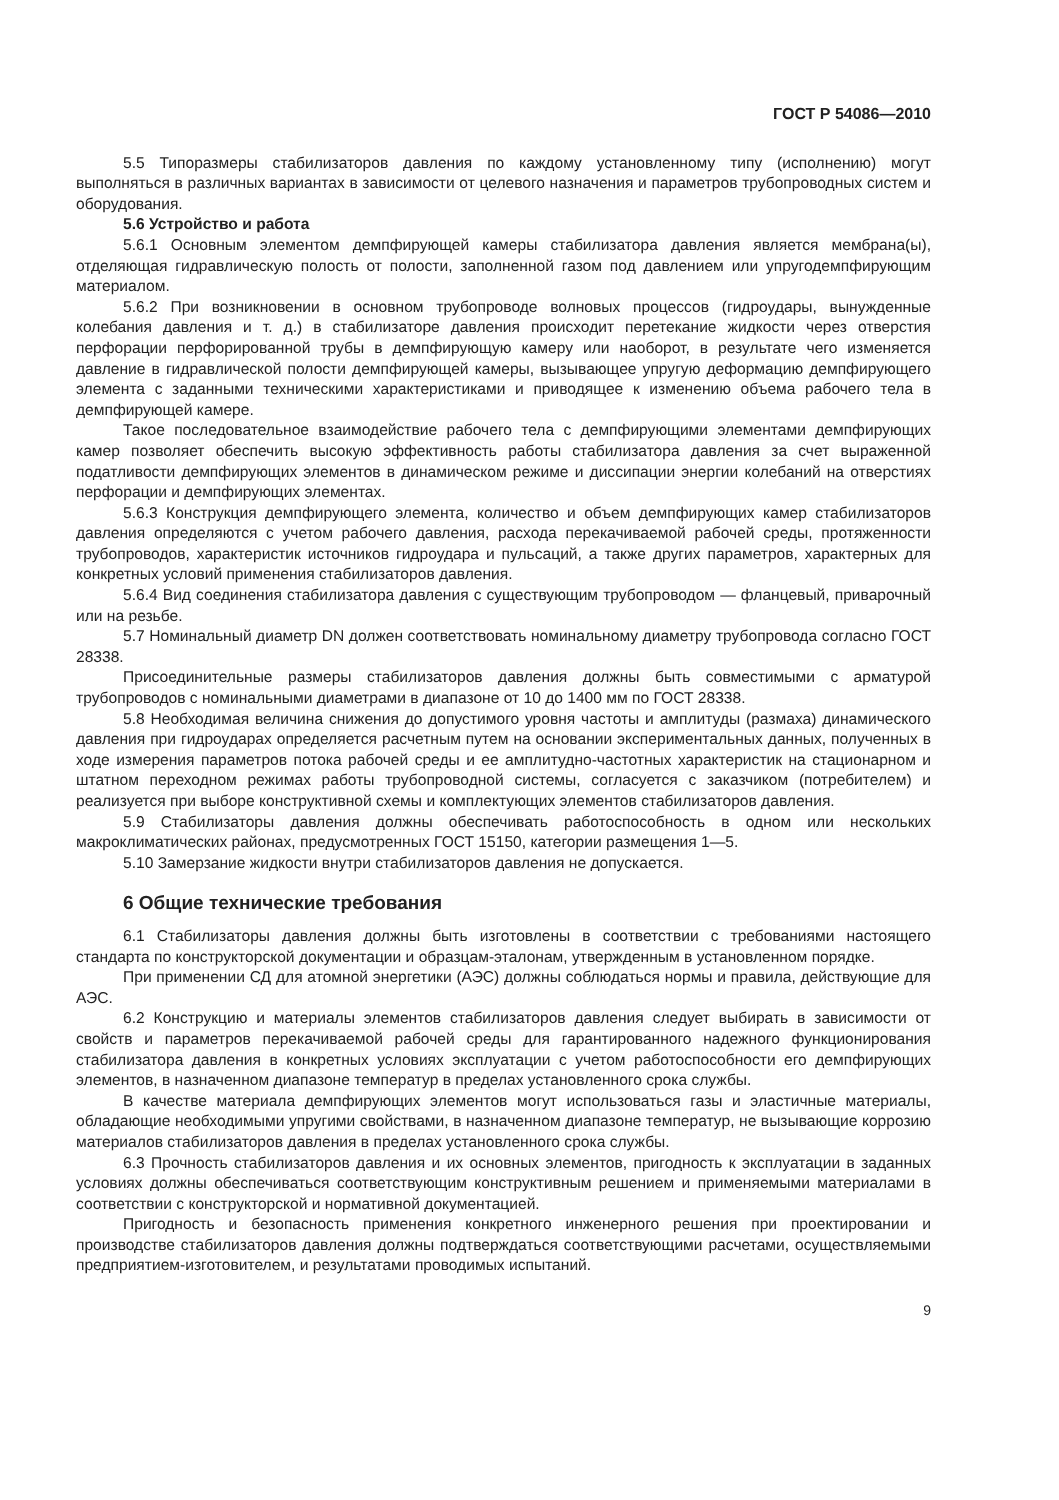ГОСТ Р 54086—2010
5.5 Типоразмеры стабилизаторов давления по каждому установленному типу (исполнению) могут выполняться в различных вариантах в зависимости от целевого назначения и параметров трубопроводных систем и оборудования.
5.6 Устройство и работа
5.6.1 Основным элементом демпфирующей камеры стабилизатора давления является мембрана(ы), отделяющая гидравлическую полость от полости, заполненной газом под давлением или упругодемпфирующим материалом.
5.6.2 При возникновении в основном трубопроводе волновых процессов (гидроудары, вынужденные колебания давления и т. д.) в стабилизаторе давления происходит перетекание жидкости через отверстия перфорации перфорированной трубы в демпфирующую камеру или наоборот, в результате чего изменяется давление в гидравлической полости демпфирующей камеры, вызывающее упругую деформацию демпфирующего элемента с заданными техническими характеристиками и приводящее к изменению объема рабочего тела в демпфирующей камере.
Такое последовательное взаимодействие рабочего тела с демпфирующими элементами демпфирующих камер позволяет обеспечить высокую эффективность работы стабилизатора давления за счет выраженной податливости демпфирующих элементов в динамическом режиме и диссипации энергии колебаний на отверстиях перфорации и демпфирующих элементах.
5.6.3 Конструкция демпфирующего элемента, количество и объем демпфирующих камер стабилизаторов давления определяются с учетом рабочего давления, расхода перекачиваемой рабочей среды, протяженности трубопроводов, характеристик источников гидроудара и пульсаций, а также других параметров, характерных для конкретных условий применения стабилизаторов давления.
5.6.4 Вид соединения стабилизатора давления с существующим трубопроводом — фланцевый, приварочный или на резьбе.
5.7 Номинальный диаметр DN должен соответствовать номинальному диаметру трубопровода согласно ГОСТ 28338.
Присоединительные размеры стабилизаторов давления должны быть совместимыми с арматурой трубопроводов с номинальными диаметрами в диапазоне от 10 до 1400 мм по ГОСТ 28338.
5.8 Необходимая величина снижения до допустимого уровня частоты и амплитуды (размаха) динамического давления при гидроударах определяется расчетным путем на основании экспериментальных данных, полученных в ходе измерения параметров потока рабочей среды и ее амплитудно-частотных характеристик на стационарном и штатном переходном режимах работы трубопроводной системы, согласуется с заказчиком (потребителем) и реализуется при выборе конструктивной схемы и комплектующих элементов стабилизаторов давления.
5.9 Стабилизаторы давления должны обеспечивать работоспособность в одном или нескольких макроклиматических районах, предусмотренных ГОСТ 15150, категории размещения 1—5.
5.10 Замерзание жидкости внутри стабилизаторов давления не допускается.
6 Общие технические требования
6.1 Стабилизаторы давления должны быть изготовлены в соответствии с требованиями настоящего стандарта по конструкторской документации и образцам-эталонам, утвержденным в установленном порядке.
При применении СД для атомной энергетики (АЭС) должны соблюдаться нормы и правила, действующие для АЭС.
6.2 Конструкцию и материалы элементов стабилизаторов давления следует выбирать в зависимости от свойств и параметров перекачиваемой рабочей среды для гарантированного надежного функционирования стабилизатора давления в конкретных условиях эксплуатации с учетом работоспособности его демпфирующих элементов, в назначенном диапазоне температур в пределах установленного срока службы.
В качестве материала демпфирующих элементов могут использоваться газы и эластичные материалы, обладающие необходимыми упругими свойствами, в назначенном диапазоне температур, не вызывающие коррозию материалов стабилизаторов давления в пределах установленного срока службы.
6.3 Прочность стабилизаторов давления и их основных элементов, пригодность к эксплуатации в заданных условиях должны обеспечиваться соответствующим конструктивным решением и применяемыми материалами в соответствии с конструкторской и нормативной документацией.
Пригодность и безопасность применения конкретного инженерного решения при проектировании и производстве стабилизаторов давления должны подтверждаться соответствующими расчетами, осуществляемыми предприятием-изготовителем, и результатами проводимых испытаний.
9